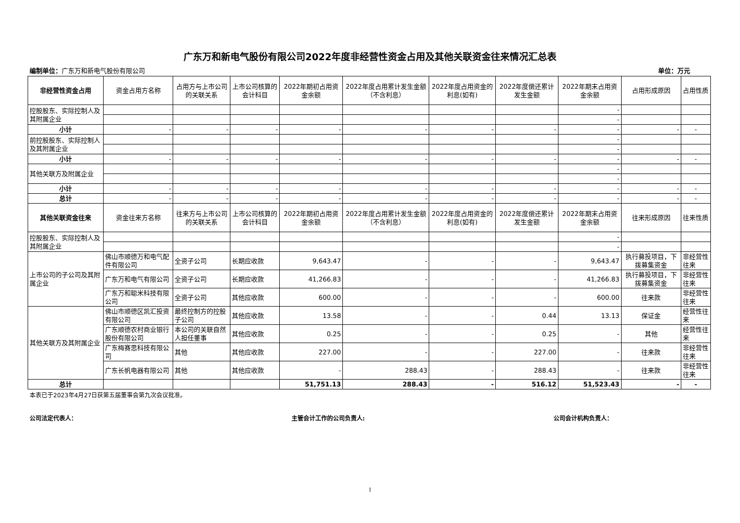广东万和新电气股份有限公司2022年度非经营性资金占用及其他关联资金往来情况汇总表
编制单位：广东万和新电气股份有限公司 单位：万元
| 非经营性资金占用 | 资金占用方名称 | 占用方与上市公司的关联关系 | 上市公司核算的会计科目 | 2022年期初占用资金余额 | 2022年度占用累计发生金额（不含利息） | 2022年度占用资金的利息(如有) | 2022年度偿还累计发生金额 | 2022年期末占用资金余额 | 占用形成原因 | 占用性质 |
| --- | --- | --- | --- | --- | --- | --- | --- | --- | --- | --- |
| 控股股东、实际控制人及其附属企业 | | | | | | | | - | | |
| | | | | | | | | - | | |
| 小计 | - | - | - | - | - | - | - | - | - | - |
| 前控股股东、实际控制人及其附属企业 | | | | | | | | - | | |
| | | | | | | | | - | | |
| 小计 | - | - | - | - | - | - | - | - | - | - |
| 其他关联方及附属企业 | | | | | | | | - | | |
| | | | | | | | | - | | |
| 小计 | - | - | - | - | - | - | - | - | - | - |
| 总计 | - | - | - | - | - | - | - | - | - | - |
| 其他关联资金往来 | 资金往来方名称 | 往来方与上市公司的关联关系 | 上市公司核算的会计科目 | 2022年期初占用资金余额 | 2022年度占用累计发生金额（不含利息） | 2022年度占用资金的利息(如有) | 2022年度偿还累计发生金额 | 2022年期末占用资金余额 | 往来形成原因 | 往来性质 |
| 控股股东、实际控制人及其附属企业 | | | | | | | | - | | |
| | | | | | | | | - | | |
| 上市公司的子公司及其附属企业 | 佛山市顺德万和电气配件有限公司 | 全资子公司 | 长期应收款 | 9,643.47 | - | - | - | 9,643.47 | 执行募投项目，下拨募集资金 | 非经营性往来 |
| | 广东万和电气有限公司 | 全资子公司 | 长期应收款 | 41,266.83 | - | - | - | 41,266.83 | 执行募投项目，下拨募集资金 | 非经营性往来 |
| | 广东万和聪米科技有限公司 | 全资子公司 | 其他应收款 | 600.00 | - | - | - | 600.00 | 往来款 | 非经营性往来 |
| 其他关联方及其附属企业 | 佛山市顺德区凯汇投资有限公司 | 最终控制方的控股子公司 | 其他应收款 | 13.58 | - | - | 0.44 | 13.13 | 保证金 | 经营性往来 |
| | 广东顺德农村商业银行股份有限公司 | 本公司的关联自然人担任董事 | 其他应收款 | 0.25 | - | - | 0.25 | - | 其他 | 经营性往来 |
| | 广东梅赛思科技有限公司 | 其他 | 其他应收款 | 227.00 | - | - | 227.00 | - | 往来款 | 非经营性往来 |
| | 广东长帆电器有限公司 | 其他 | 其他应收款 | - | 288.43 | - | 288.43 | - | 往来款 | 非经营性往来 |
| 总计 | | | | 51,751.13 | 288.43 | - | 516.12 | 51,523.43 | - | - |
本表已于2023年4月27日获第五届董事会第九次会议批准。
公司法定代表人： 主管会计工作的公司负责人: 公司会计机构负责人：
1